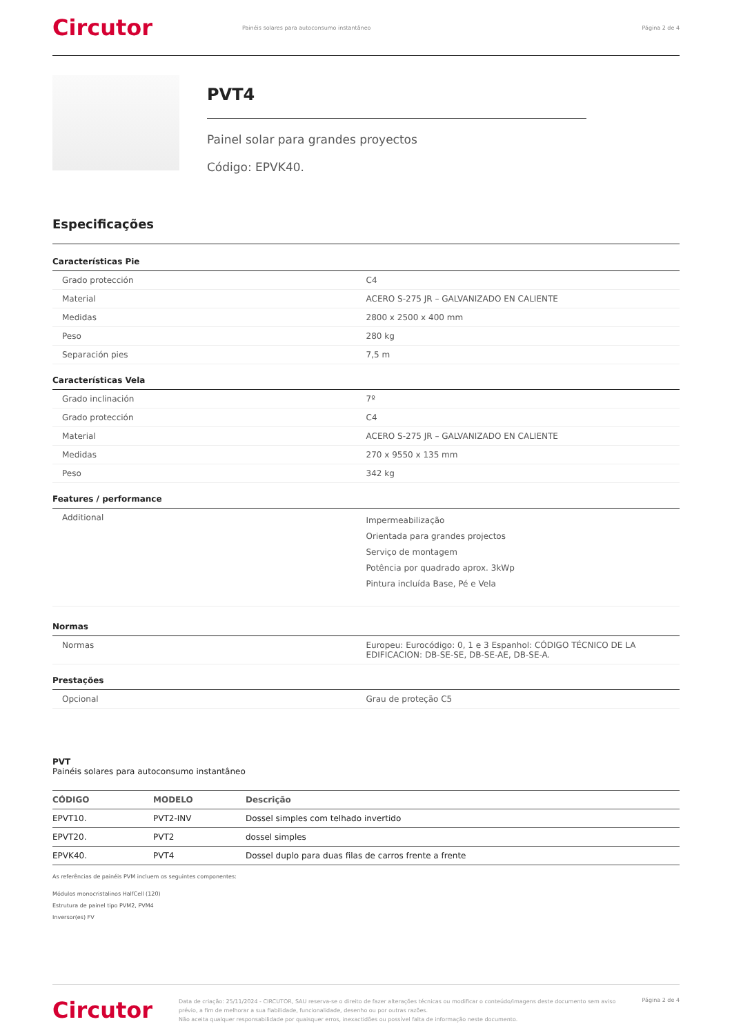Circutor
Painéis solares para autoconsumo instantâneo
Página 2 de 4
PVT4
Painel solar para grandes proyectos
Código: EPVK40.
Especificações
Características Pie
| Grado protección | C4 |
| Material | ACERO S-275 JR – GALVANIZADO EN CALIENTE |
| Medidas | 2800 x 2500 x 400 mm |
| Peso | 280 kg |
| Separación pies | 7,5 m |
Características Vela
| Grado inclinación | 7º |
| Grado protección | C4 |
| Material | ACERO S-275 JR – GALVANIZADO EN CALIENTE |
| Medidas | 270 x 9550 x 135 mm |
| Peso | 342 kg |
Features / performance
| Additional | Impermeabilização Orientada para grandes projectos Serviço de montagem Potência por quadrado aprox. 3kWp Pintura incluída Base, Pé e Vela |
Normas
| Normas | Europeu: Eurocódigo: 0, 1 e 3 Espanhol: CÓDIGO TÉCNICO DE LA EDIFICACION: DB-SE-SE, DB-SE-AE, DB-SE-A. |
Prestações
| Opcional | Grau de proteção C5 |
PVT
Painéis solares para autoconsumo instantâneo
| CÓDIGO | MODELO | Descrição |
| --- | --- | --- |
| EPVT10. | PVT2-INV | Dossel simples com telhado invertido |
| EPVT20. | PVT2 | dossel simples |
| EPVK40. | PVT4 | Dossel duplo para duas filas de carros frente a frente |
As referências de painéis PVM incluem os seguintes componentes:
Módulos monocristalinos HalfCell (120)
Estrutura de painel tipo PVM2, PVM4
Inversor(es) FV
Circutor
Data de criação: 25/11/2024 - CIRCUTOR, SAU reserva-se o direito de fazer alterações técnicas ou modificar o conteúdo/imagens deste documento sem aviso prévio, a fim de melhorar a sua fiabilidade, funcionalidade, desenho ou por outras razões.
Não aceita qualquer responsabilidade por quaisquer erros, inexactidões ou possível falta de informação neste documento.
Página 2 de 4